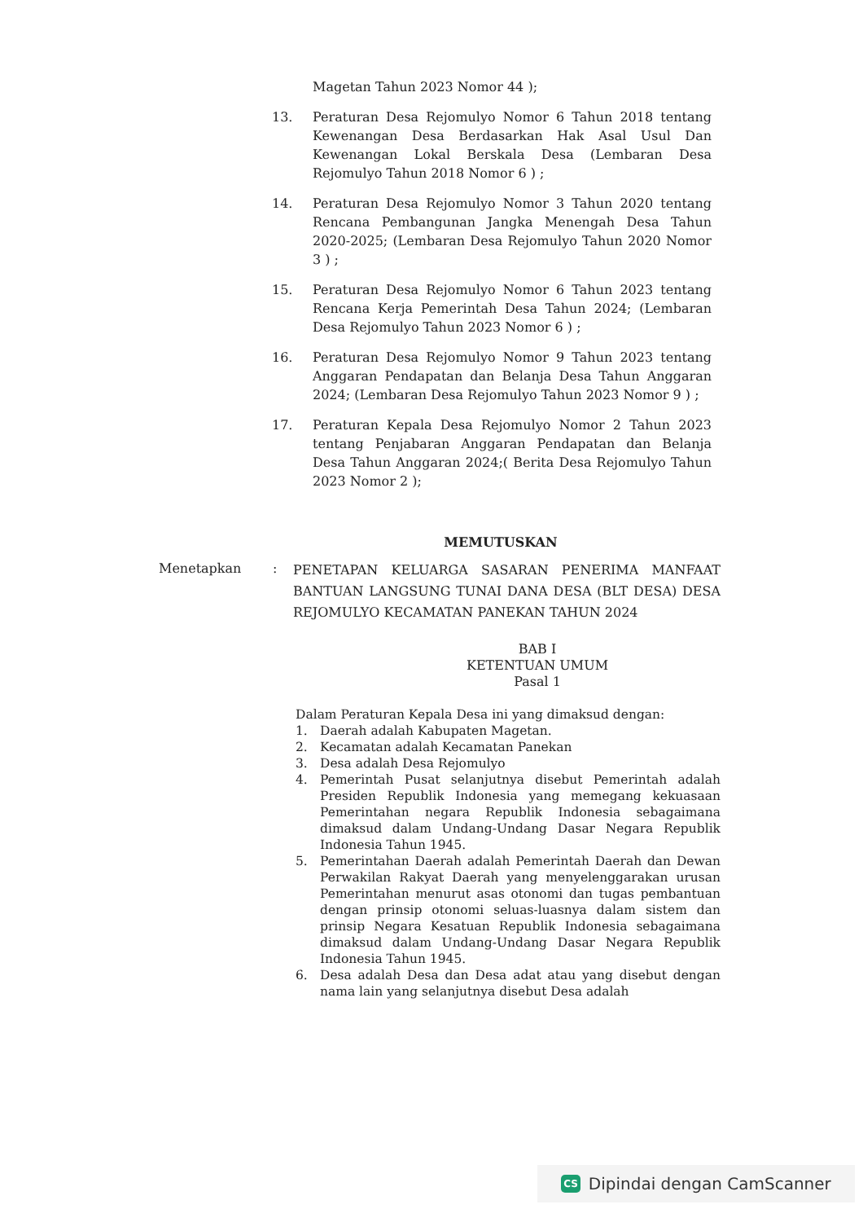Magetan Tahun 2023 Nomor 44 );
13. Peraturan Desa Rejomulyo Nomor 6 Tahun 2018 tentang Kewenangan Desa Berdasarkan Hak Asal Usul Dan Kewenangan Lokal Berskala Desa (Lembaran Desa Rejomulyo Tahun 2018 Nomor 6 ) ;
14. Peraturan Desa Rejomulyo Nomor 3 Tahun 2020 tentang Rencana Pembangunan Jangka Menengah Desa Tahun 2020-2025; (Lembaran Desa Rejomulyo Tahun 2020 Nomor 3 ) ;
15. Peraturan Desa Rejomulyo Nomor 6 Tahun 2023 tentang Rencana Kerja Pemerintah Desa Tahun 2024; (Lembaran Desa Rejomulyo Tahun 2023 Nomor 6 ) ;
16. Peraturan Desa Rejomulyo Nomor 9 Tahun 2023 tentang Anggaran Pendapatan dan Belanja Desa Tahun Anggaran 2024; (Lembaran Desa Rejomulyo Tahun 2023 Nomor 9 ) ;
17. Peraturan Kepala Desa Rejomulyo Nomor 2 Tahun 2023 tentang Penjabaran Anggaran Pendapatan dan Belanja Desa Tahun Anggaran 2024;( Berita Desa Rejomulyo Tahun 2023 Nomor 2 );
MEMUTUSKAN
Menetapkan :
PENETAPAN KELUARGA SASARAN PENERIMA MANFAAT BANTUAN LANGSUNG TUNAI DANA DESA (BLT DESA) DESA REJOMULYO KECAMATAN PANEKAN TAHUN 2024
BAB I
KETENTUAN UMUM
Pasal 1
Dalam Peraturan Kepala Desa ini yang dimaksud dengan:
1. Daerah adalah Kabupaten Magetan.
2. Kecamatan adalah Kecamatan Panekan
3. Desa adalah Desa Rejomulyo
4. Pemerintah Pusat selanjutnya disebut Pemerintah adalah Presiden Republik Indonesia yang memegang kekuasaan Pemerintahan negara Republik Indonesia sebagaimana dimaksud dalam Undang-Undang Dasar Negara Republik Indonesia Tahun 1945.
5. Pemerintahan Daerah adalah Pemerintah Daerah dan Dewan Perwakilan Rakyat Daerah yang menyelenggarakan urusan Pemerintahan menurut asas otonomi dan tugas pembantuan dengan prinsip otonomi seluas-luasnya dalam sistem dan prinsip Negara Kesatuan Republik Indonesia sebagaimana dimaksud dalam Undang-Undang Dasar Negara Republik Indonesia Tahun 1945.
6. Desa adalah Desa dan Desa adat atau yang disebut dengan nama lain yang selanjutnya disebut Desa adalah
CS Dipindai dengan CamScanner